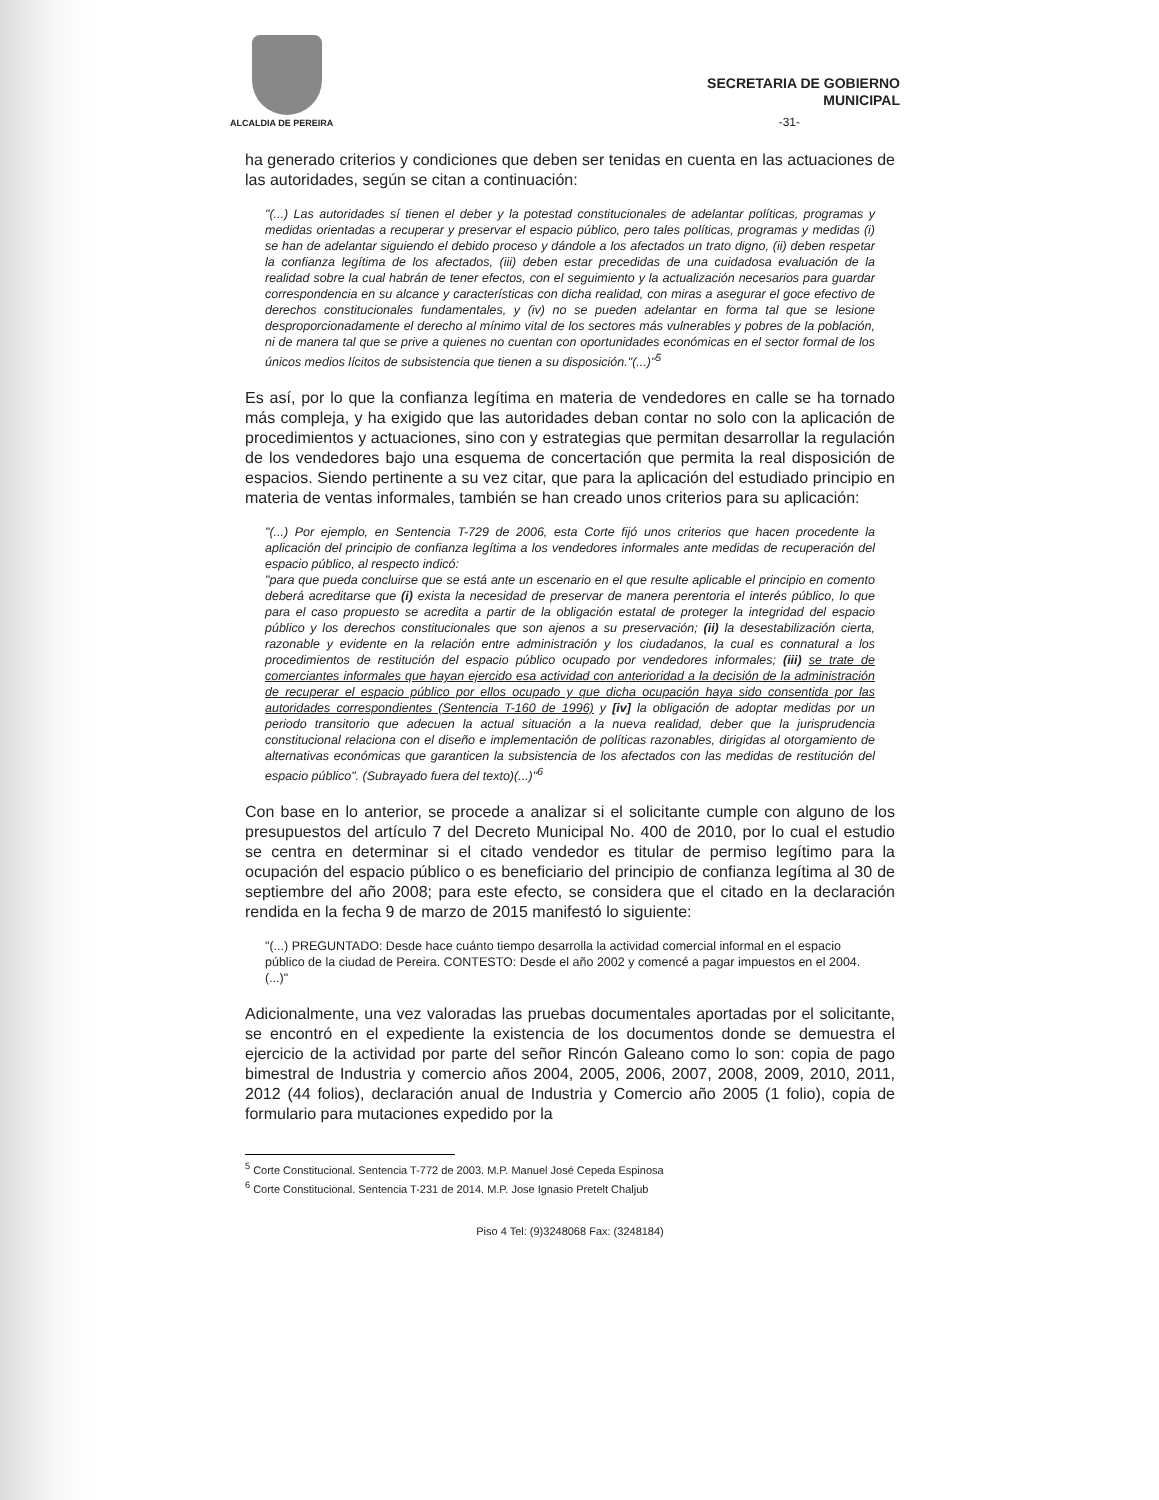ALCALDIA DE PEREIRA
SECRETARIA DE GOBIERNO
MUNICIPAL
-31-
ha generado criterios y condiciones que deben ser tenidas en cuenta en las actuaciones de las autoridades, según se citan a continuación:
"(...) Las autoridades sí tienen el deber y la potestad constitucionales de adelantar políticas, programas y medidas orientadas a recuperar y preservar el espacio público, pero tales políticas, programas y medidas (i) se han de adelantar siguiendo el debido proceso y dándole a los afectados un trato digno, (ii) deben respetar la confianza legítima de los afectados, (iii) deben estar precedidas de una cuidadosa evaluación de la realidad sobre la cual habrán de tener efectos, con el seguimiento y la actualización necesarios para guardar correspondencia en su alcance y características con dicha realidad, con miras a asegurar el goce efectivo de derechos constitucionales fundamentales, y (iv) no se pueden adelantar en forma tal que se lesione desproporcionadamente el derecho al mínimo vital de los sectores más vulnerables y pobres de la población, ni de manera tal que se prive a quienes no cuentan con oportunidades económicas en el sector formal de los únicos medios lícitos de subsistencia que tienen a su disposición."(...)"<sup>5</sup>
Es así, por lo que la confianza legítima en materia de vendedores en calle se ha tornado más compleja, y ha exigido que las autoridades deban contar no solo con la aplicación de procedimientos y actuaciones, sino con y estrategias que permitan desarrollar la regulación de los vendedores bajo una esquema de concertación que permita la real disposición de espacios. Siendo pertinente a su vez citar, que para la aplicación del estudiado principio en materia de ventas informales, también se han creado unos criterios para su aplicación:
"(...) Por ejemplo, en Sentencia T-729 de 2006, esta Corte fijó unos criterios que hacen procedente la aplicación del principio de confianza legítima a los vendedores informales ante medidas de recuperación del espacio público, al respecto indicó:
"para que pueda concluirse que se está ante un escenario en el que resulte aplicable el principio en comento deberá acreditarse que (i) exista la necesidad de preservar de manera perentoria el interés público, lo que para el caso propuesto se acredita a partir de la obligación estatal de proteger la integridad del espacio público y los derechos constitucionales que son ajenos a su preservación; (ii) la desestabilización cierta, razonable y evidente en la relación entre administración y los ciudadanos, la cual es connatural a los procedimientos de restitución del espacio público ocupado por vendedores informales; (iii) se trate de comerciantes informales que hayan ejercido esa actividad con anterioridad a la decisión de la administración de recuperar el espacio público por ellos ocupado y que dicha ocupación haya sido consentida por las autoridades correspondientes (Sentencia T-160 de 1996) y [iv] la obligación de adoptar medidas por un periodo transitorio que adecuen la actual situación a la nueva realidad, deber que la jurisprudencia constitucional relaciona con el diseño e implementación de políticas razonables, dirigidas al otorgamiento de alternativas económicas que garanticen la subsistencia de los afectados con las medidas de restitución del espacio público". (Subrayado fuera del texto)(...)"<sup>6</sup>
Con base en lo anterior, se procede a analizar si el solicitante cumple con alguno de los presupuestos del artículo 7 del Decreto Municipal No. 400 de 2010, por lo cual el estudio se centra en determinar si el citado vendedor es titular de permiso legítimo para la ocupación del espacio público o es beneficiario del principio de confianza legítima al 30 de septiembre del año 2008; para este efecto, se considera que el citado en la declaración rendida en la fecha 9 de marzo de 2015 manifestó lo siguiente:
"(...) PREGUNTADO: Desde hace cuánto tiempo desarrolla la actividad comercial informal en el espacio público de la ciudad de Pereira. CONTESTO: Desde el año 2002 y comencé a pagar impuestos en el 2004. (...)"
Adicionalmente, una vez valoradas las pruebas documentales aportadas por el solicitante, se encontró en el expediente la existencia de los documentos donde se demuestra el ejercicio de la actividad por parte del señor Rincón Galeano como lo son: copia de pago bimestral de Industria y comercio años 2004, 2005, 2006, 2007, 2008, 2009, 2010, 2011, 2012 (44 folios), declaración anual de Industria y Comercio año 2005 (1 folio), copia de formulario para mutaciones expedido por la
<sup>5</sup> Corte Constitucional. Sentencia T-772 de 2003. M.P. Manuel José Cepeda Espinosa
<sup>6</sup> Corte Constitucional. Sentencia T-231 de 2014. M.P. Jose Ignasio Pretelt Chaljub
Piso 4 Tel: (9)3248068 Fax: (3248184)